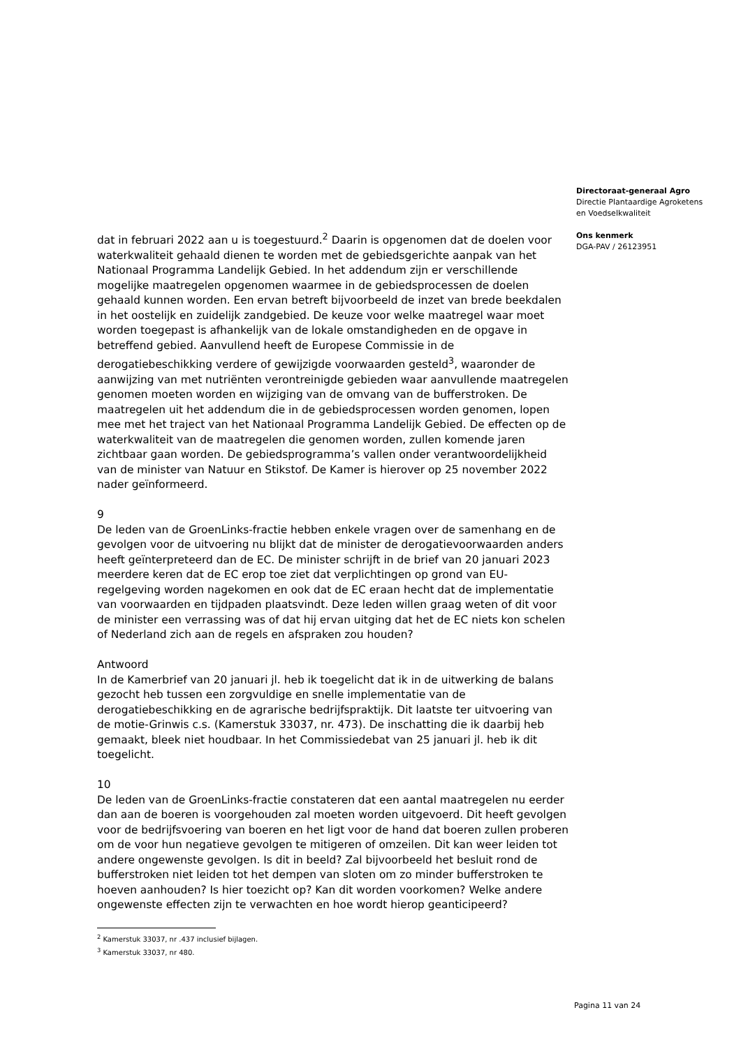dat in februari 2022 aan u is toegestuurd.<sup>2</sup> Daarin is opgenomen dat de doelen voor waterkwaliteit gehaald dienen te worden met de gebiedsgerichte aanpak van het Nationaal Programma Landelijk Gebied. In het addendum zijn er verschillende mogelijke maatregelen opgenomen waarmee in de gebiedsprocessen de doelen gehaald kunnen worden. Een ervan betreft bijvoorbeeld de inzet van brede beekdalen in het oostelijk en zuidelijk zandgebied. De keuze voor welke maatregel waar moet worden toegepast is afhankelijk van de lokale omstandigheden en de opgave in betreffend gebied. Aanvullend heeft de Europese Commissie in de derogatiebeschikking verdere of gewijzigde voorwaarden gesteld<sup>3</sup>, waaronder de aanwijzing van met nutriënten verontreinigde gebieden waar aanvullende maatregelen genomen moeten worden en wijziging van de omvang van de bufferstroken. De maatregelen uit het addendum die in de gebiedsprocessen worden genomen, lopen mee met het traject van het Nationaal Programma Landelijk Gebied. De effecten op de waterkwaliteit van de maatregelen die genomen worden, zullen komende jaren zichtbaar gaan worden. De gebiedsprogramma’s vallen onder verantwoordelijkheid van de minister van Natuur en Stikstof. De Kamer is hierover op 25 november 2022 nader geïnformeerd.
9
De leden van de GroenLinks-fractie hebben enkele vragen over de samenhang en de gevolgen voor de uitvoering nu blijkt dat de minister de derogatievoorwaarden anders heeft geïnterpreteerd dan de EC. De minister schrijft in de brief van 20 januari 2023 meerdere keren dat de EC erop toe ziet dat verplichtingen op grond van EU-regelgeving worden nagekomen en ook dat de EC eraan hecht dat de implementatie van voorwaarden en tijdpaden plaatsvindt. Deze leden willen graag weten of dit voor de minister een verrassing was of dat hij ervan uitging dat het de EC niets kon schelen of Nederland zich aan de regels en afspraken zou houden?
Antwoord
In de Kamerbrief van 20 januari jl. heb ik toegelicht dat ik in de uitwerking de balans gezocht heb tussen een zorgvuldige en snelle implementatie van de derogatiebeschikking en de agrarische bedrijfspraktijk. Dit laatste ter uitvoering van de motie-Grinwis c.s. (Kamerstuk 33037, nr. 473). De inschatting die ik daarbij heb gemaakt, bleek niet houdbaar. In het Commissiedebat van 25 januari jl. heb ik dit toegelicht.
10
De leden van de GroenLinks-fractie constateren dat een aantal maatregelen nu eerder dan aan de boeren is voorgehouden zal moeten worden uitgevoerd. Dit heeft gevolgen voor de bedrijfsvoering van boeren en het ligt voor de hand dat boeren zullen proberen om de voor hun negatieve gevolgen te mitigeren of omzeilen. Dit kan weer leiden tot andere ongewenste gevolgen. Is dit in beeld? Zal bijvoorbeeld het besluit rond de bufferstroken niet leiden tot het dempen van sloten om zo minder bufferstroken te hoeven aanhouden? Is hier toezicht op? Kan dit worden voorkomen? Welke andere ongewenste effecten zijn te verwachten en hoe wordt hierop geanticipeerd?
<sup>2</sup> Kamerstuk 33037, nr .437 inclusief bijlagen.
<sup>3</sup> Kamerstuk 33037, nr 480.
Directoraat-generaal Agro
Directie Plantaardige Agroketens
en Voedselkwaliteit
Ons kenmerk
DGA-PAV / 26123951
Pagina 11 van 24